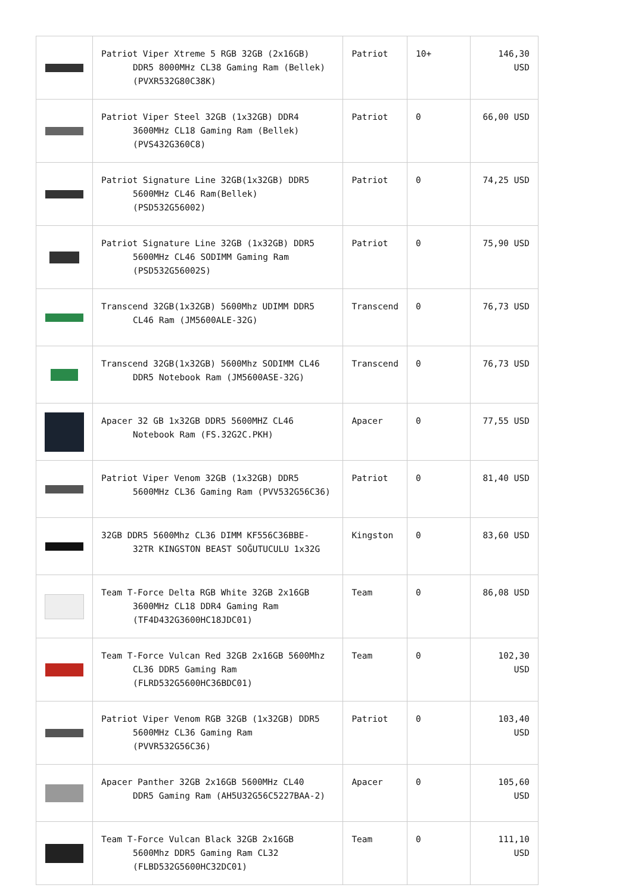| | Patriot Viper Xtreme 5 RGB 32GB (2x16GB) DDR5 8000MHz CL38 Gaming Ram (Bellek) (PVXR532G80C38K) | Patriot | 10+ | 146,30 USD |
| | Patriot Viper Steel 32GB (1x32GB) DDR4 3600MHz CL18 Gaming Ram (Bellek) (PVS432G360C8) | Patriot | 0 | 66,00 USD |
| | Patriot Signature Line 32GB(1x32GB) DDR5 5600MHz CL46 Ram(Bellek) (PSD532G56002) | Patriot | 0 | 74,25 USD |
| | Patriot Signature Line 32GB (1x32GB) DDR5 5600MHz CL46 SODIMM Gaming Ram (PSD532G56002S) | Patriot | 0 | 75,90 USD |
| | Transcend 32GB(1x32GB) 5600Mhz UDIMM DDR5 CL46 Ram (JM5600ALE-32G) | Transcend | 0 | 76,73 USD |
| | Transcend 32GB(1x32GB) 5600Mhz SODIMM CL46 DDR5 Notebook Ram (JM5600ASE-32G) | Transcend | 0 | 76,73 USD |
| | Apacer 32 GB 1x32GB DDR5 5600MHZ CL46 Notebook Ram (FS.32G2C.PKH) | Apacer | 0 | 77,55 USD |
| | Patriot Viper Venom 32GB (1x32GB) DDR5 5600MHz CL36 Gaming Ram (PVV532G56C36) | Patriot | 0 | 81,40 USD |
| | 32GB DDR5 5600Mhz CL36 DIMM KF556C36BBE- 32TR KINGSTON BEAST SOĞUTUCULU 1x32G | Kingston | 0 | 83,60 USD |
| | Team T-Force Delta RGB White 32GB 2x16GB 3600MHz CL18 DDR4 Gaming Ram (TF4D432G3600HC18JDC01) | Team | 0 | 86,08 USD |
| | Team T-Force Vulcan Red 32GB 2x16GB 5600Mhz CL36 DDR5 Gaming Ram (FLRD532G5600HC36BDC01) | Team | 0 | 102,30 USD |
| | Patriot Viper Venom RGB 32GB (1x32GB) DDR5 5600MHz CL36 Gaming Ram (PVVR532G56C36) | Patriot | 0 | 103,40 USD |
| | Apacer Panther 32GB 2x16GB 5600MHz CL40 DDR5 Gaming Ram (AH5U32G56C5227BAA-2) | Apacer | 0 | 105,60 USD |
| | Team T-Force Vulcan Black 32GB 2x16GB 5600Mhz DDR5 Gaming Ram CL32 (FLBD532G5600HC32DC01) | Team | 0 | 111,10 USD |